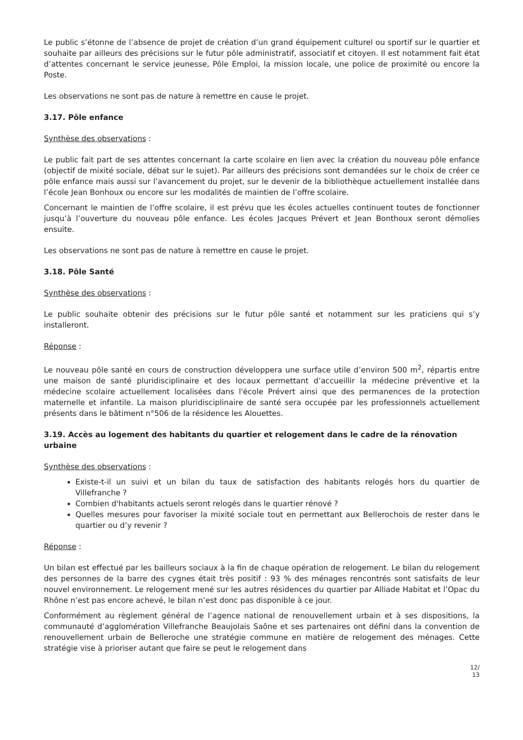Le public s’étonne de l’absence de projet de création d’un grand équipement culturel ou sportif sur le quartier et souhaite par ailleurs des précisions sur le futur pôle administratif, associatif et citoyen. Il est notamment fait état d’attentes concernant le service jeunesse, Pôle Emploi, la mission locale, une police de proximité ou encore la Poste.
Les observations ne sont pas de nature à remettre en cause le projet.
3.17. Pôle enfance
Synthèse des observations :
Le public fait part de ses attentes concernant la carte scolaire en lien avec la création du nouveau pôle enfance (objectif de mixité sociale, débat sur le sujet). Par ailleurs des précisions sont demandées sur le choix de créer ce pôle enfance mais aussi sur l’avancement du projet, sur le devenir de la bibliothèque actuellement installée dans l’école Jean Bonhoux ou encore sur les modalités de maintien de l’offre scolaire.
Concernant le maintien de l’offre scolaire, il est prévu que les écoles actuelles continuent toutes de fonctionner jusqu’à l’ouverture du nouveau pôle enfance. Les écoles Jacques Prévert et Jean Bonthoux seront démolies ensuite.
Les observations ne sont pas de nature à remettre en cause le projet.
3.18. Pôle Santé
Synthèse des observations :
Le public souhaite obtenir des précisions sur le futur pôle santé et notamment sur les praticiens qui s’y installeront.
Réponse :
Le nouveau pôle santé en cours de construction développera une surface utile d’environ 500 m<sup>2</sup>, répartis entre une maison de santé pluridisciplinaire et des locaux permettant d’accueillir la médecine préventive et la médecine scolaire actuellement localisées dans l'école Prévert ainsi que des permanences de la protection maternelle et infantile. La maison pluridisciplinaire de santé sera occupée par les professionnels actuellement présents dans le bâtiment n°506 de la résidence les Alouettes.
3.19. Accès au logement des habitants du quartier et relogement dans le cadre de la rénovation urbaine
Synthèse des observations :
Existe-t-il un suivi et un bilan du taux de satisfaction des habitants relogés hors du quartier de Villefranche ?
Combien d'habitants actuels seront relogés dans le quartier rénové ?
Quelles mesures pour favoriser la mixité sociale tout en permettant aux Bellerochois de rester dans le quartier ou d’y revenir ?
Réponse :
Un bilan est effectué par les bailleurs sociaux à la fin de chaque opération de relogement. Le bilan du relogement des personnes de la barre des cygnes était très positif : 93 % des ménages rencontrés sont satisfaits de leur nouvel environnement. Le relogement mené sur les autres résidences du quartier par Alliade Habitat et l’Opac du Rhône n’est pas encore achevé, le bilan n’est donc pas disponible à ce jour.
Conformément au règlement général de l’agence national de renouvellement urbain et à ses dispositions, la communauté d’agglomération Villefranche Beaujolais Saône et ses partenaires ont défini dans la convention de renouvellement urbain de Belleroche une stratégie commune en matière de relogement des ménages. Cette stratégie vise à prioriser autant que faire se peut le relogement dans
12/
13